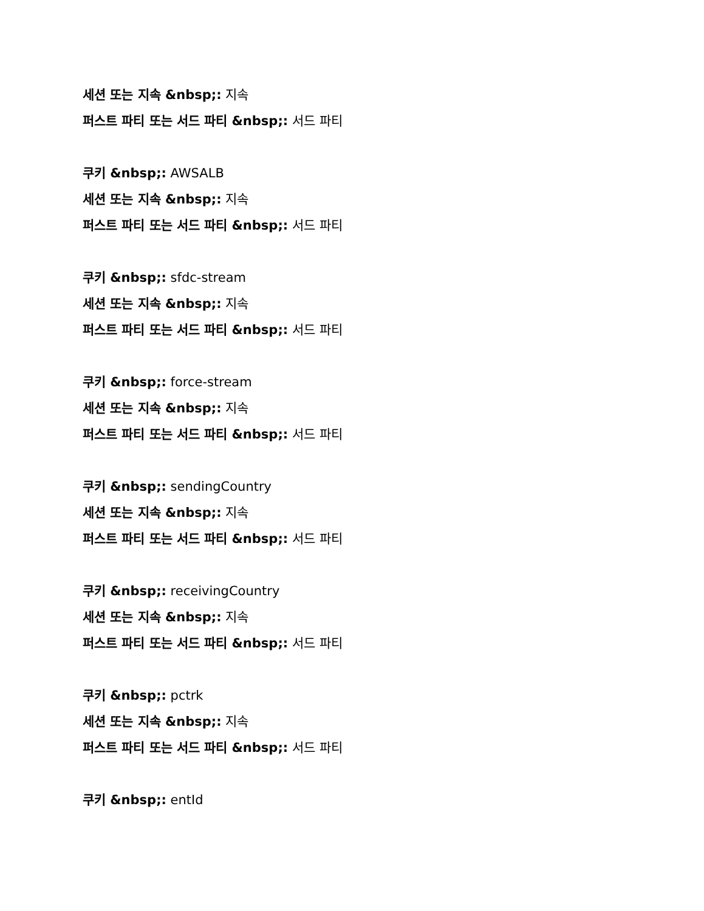세션 또는 지속 &nbsp;: 지속
퍼스트 파티 또는 서드 파티 &nbsp;: 서드 파티
쿠키 &nbsp;: AWSALB
세션 또는 지속 &nbsp;: 지속
퍼스트 파티 또는 서드 파티 &nbsp;: 서드 파티
쿠키 &nbsp;: sfdc-stream
세션 또는 지속 &nbsp;: 지속
퍼스트 파티 또는 서드 파티 &nbsp;: 서드 파티
쿠키 &nbsp;: force-stream
세션 또는 지속 &nbsp;: 지속
퍼스트 파티 또는 서드 파티 &nbsp;: 서드 파티
쿠키 &nbsp;: sendingCountry
세션 또는 지속 &nbsp;: 지속
퍼스트 파티 또는 서드 파티 &nbsp;: 서드 파티
쿠키 &nbsp;: receivingCountry
세션 또는 지속 &nbsp;: 지속
퍼스트 파티 또는 서드 파티 &nbsp;: 서드 파티
쿠키 &nbsp;: pctrk
세션 또는 지속 &nbsp;: 지속
퍼스트 파티 또는 서드 파티 &nbsp;: 서드 파티
쿠키 &nbsp;: entId